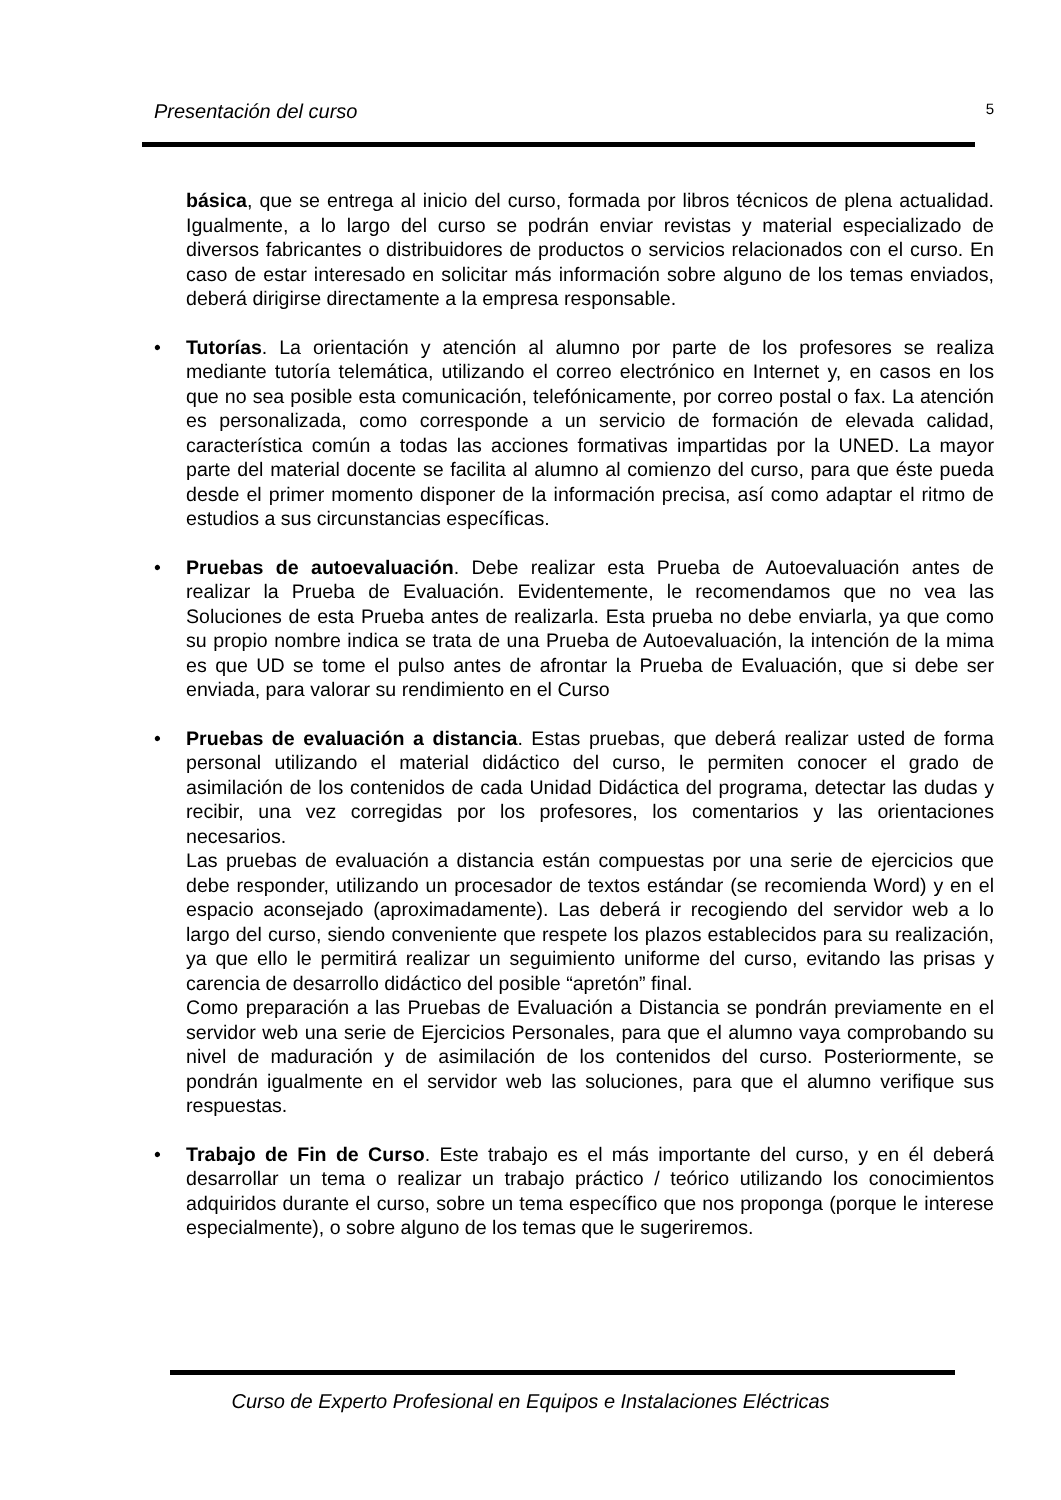Presentación del curso 5
básica, que se entrega al inicio del curso, formada por libros técnicos de plena actualidad. Igualmente, a lo largo del curso se podrán enviar revistas y material especializado de diversos fabricantes o distribuidores de productos o servicios relacionados con el curso. En caso de estar interesado en solicitar más información sobre alguno de los temas enviados, deberá dirigirse directamente a la empresa responsable.
• Tutorías. La orientación y atención al alumno por parte de los profesores se realiza mediante tutoría telemática, utilizando el correo electrónico en Internet y, en casos en los que no sea posible esta comunicación, telefónicamente, por correo postal o fax. La atención es personalizada, como corresponde a un servicio de formación de elevada calidad, característica común a todas las acciones formativas impartidas por la UNED. La mayor parte del material docente se facilita al alumno al comienzo del curso, para que éste pueda desde el primer momento disponer de la información precisa, así como adaptar el ritmo de estudios a sus circunstancias específicas.
• Pruebas de autoevaluación. Debe realizar esta Prueba de Autoevaluación antes de realizar la Prueba de Evaluación. Evidentemente, le recomendamos que no vea las Soluciones de esta Prueba antes de realizarla. Esta prueba no debe enviarla, ya que como su propio nombre indica se trata de una Prueba de Autoevaluación, la intención de la mima es que UD se tome el pulso antes de afrontar la Prueba de Evaluación, que si debe ser enviada, para valorar su rendimiento en el Curso
• Pruebas de evaluación a distancia. Estas pruebas, que deberá realizar usted de forma personal utilizando el material didáctico del curso, le permiten conocer el grado de asimilación de los contenidos de cada Unidad Didáctica del programa, detectar las dudas y recibir, una vez corregidas por los profesores, los comentarios y las orientaciones necesarios.
Las pruebas de evaluación a distancia están compuestas por una serie de ejercicios que debe responder, utilizando un procesador de textos estándar (se recomienda Word) y en el espacio aconsejado (aproximadamente). Las deberá ir recogiendo del servidor web a lo largo del curso, siendo conveniente que respete los plazos establecidos para su realización, ya que ello le permitirá realizar un seguimiento uniforme del curso, evitando las prisas y carencia de desarrollo didáctico del posible “apretón” final.
Como preparación a las Pruebas de Evaluación a Distancia se pondrán previamente en el servidor web una serie de Ejercicios Personales, para que el alumno vaya comprobando su nivel de maduración y de asimilación de los contenidos del curso. Posteriormente, se pondrán igualmente en el servidor web las soluciones, para que el alumno verifique sus respuestas.
• Trabajo de Fin de Curso. Este trabajo es el más importante del curso, y en él deberá desarrollar un tema o realizar un trabajo práctico / teórico utilizando los conocimientos adquiridos durante el curso, sobre un tema específico que nos proponga (porque le interese especialmente), o sobre alguno de los temas que le sugeriremos.
Curso de Experto Profesional en Equipos e Instalaciones Eléctricas